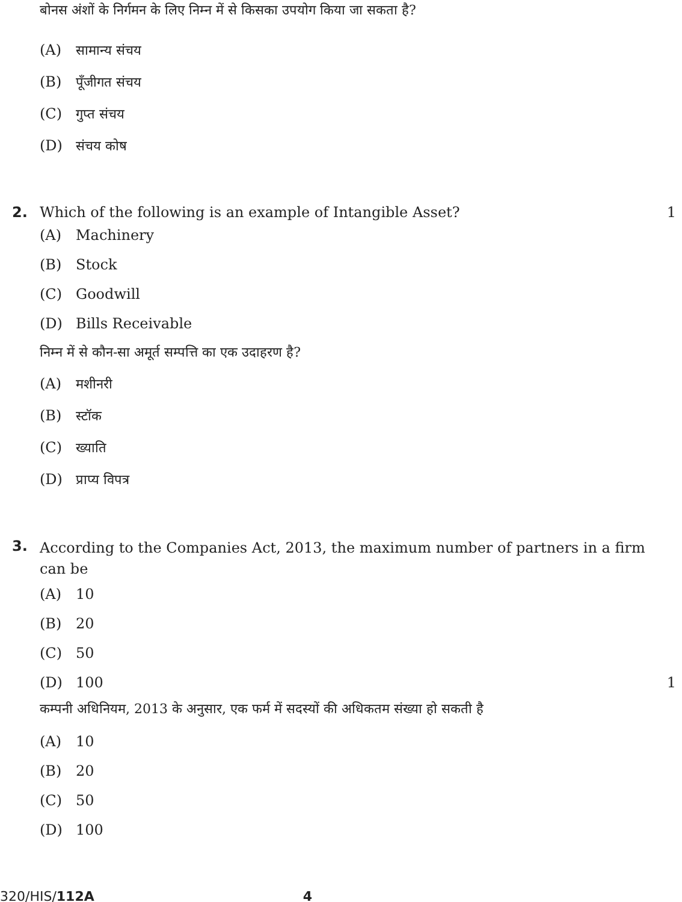बोनस अंशों के निर्गमन के लिए निम्न में से किसका उपयोग किया जा सकता है?
(A) सामान्य संचय
(B) पूँजीगत संचय
(C) गुप्त संचय
(D) संचय कोष
2. Which of the following is an example of Intangible Asset?
1
(A) Machinery
(B) Stock
(C) Goodwill
(D) Bills Receivable
निम्न में से कौन-सा अमूर्त सम्पत्ति का एक उदाहरण है?
(A) मशीनरी
(B) स्टॉक
(C) ख्याति
(D) प्राप्य विपत्र
3.
According to the Companies Act, 2013, the maximum number of partners in a firm can be
(A) 10
(B) 20
(C) 50
(D) 100 1
कम्पनी अधिनियम, 2013 के अनुसार, एक फर्म में सदस्यों की अधिकतम संख्या हो सकती है
(A) 10
(B) 20
(C) 50
(D) 100
320/HIS/112A 4